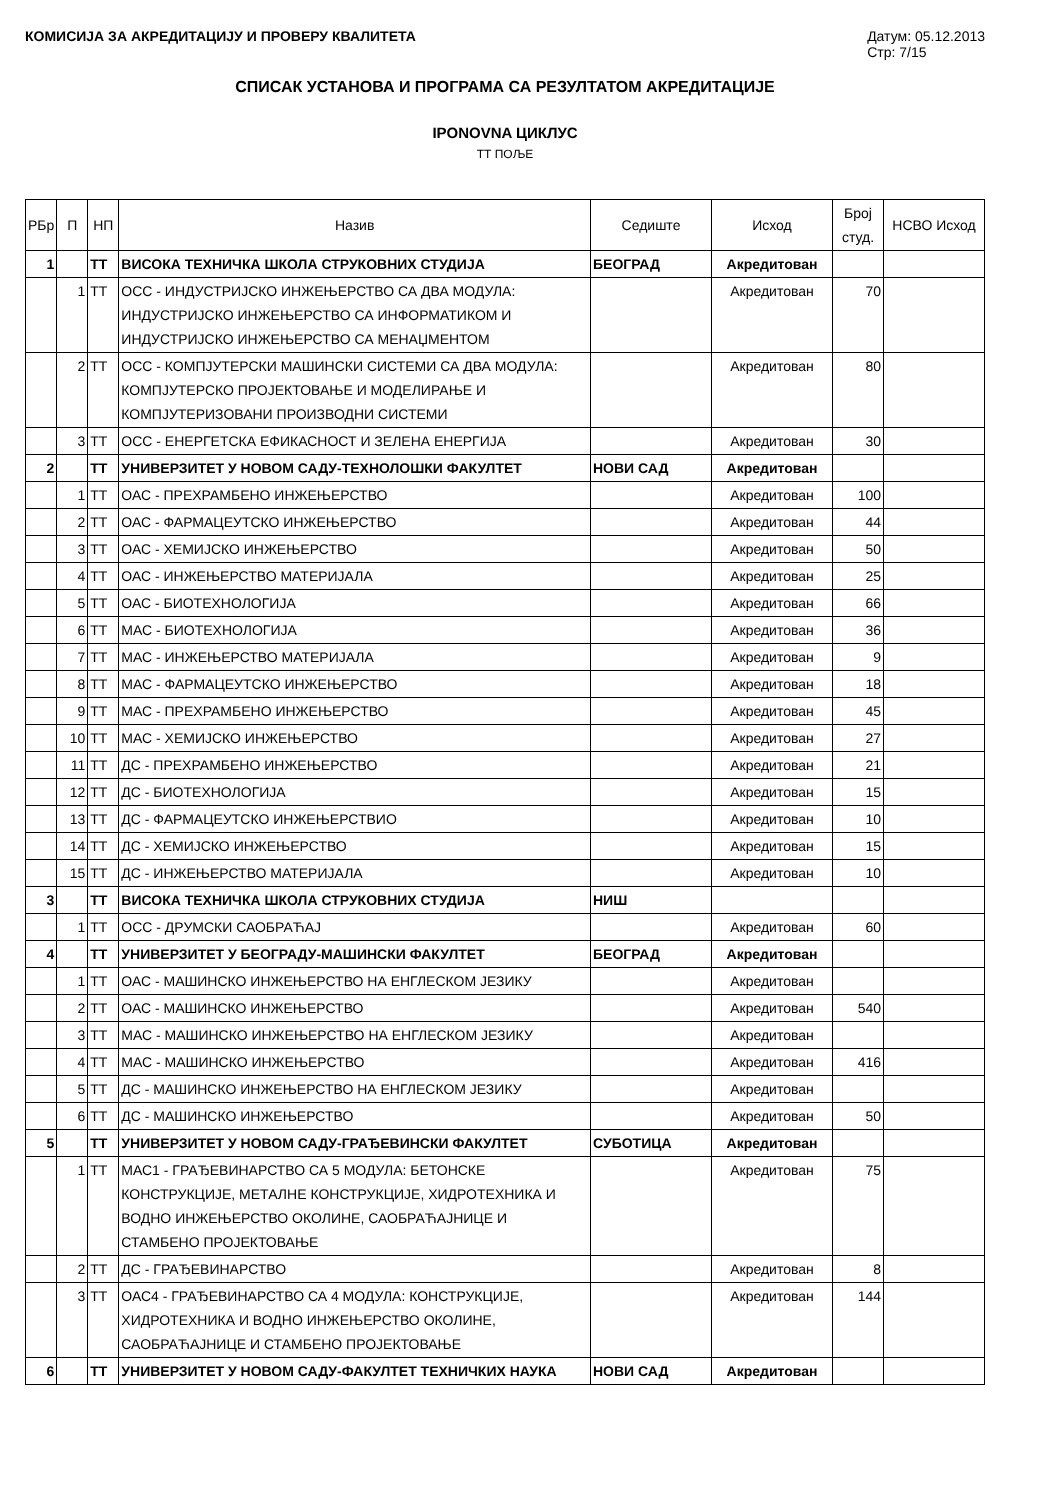КОМИСИЈА ЗА АКРЕДИТАЦИЈУ И ПРОВЕРУ КВАЛИТЕТА Датум: 05.12.2013
Стр: 7/15
СПИСАК УСТАНОВА И ПРОГРАМА СА РЕЗУЛТАТОМ АКРЕДИТАЦИЈЕ
IPONOVNA ЦИКЛУС
ТТ ПОЉЕ
| РБр | П | НП | Назив | Седиште | Исход | Број студ. | НСВО Исход |
| --- | --- | --- | --- | --- | --- | --- | --- |
| 1 | | ТТ | ВИСОКА ТЕХНИЧКА ШКОЛА СТРУКОВНИХ СТУДИЈА | БЕОГРАД | Акредитован | | |
| | 1 | ТТ | ОСС - ИНДУСТРИЈСКО ИНЖЕЊЕРСТВО СА ДВА МОДУЛА: ИНДУСТРИЈСКО ИНЖЕЊЕРСТВО СА ИНФОРМАТИКОМ И ИНДУСТРИЈСКО ИНЖЕЊЕРСТВО СА МЕНАЏМЕНТОМ | | Акредитован | 70 | |
| | 2 | ТТ | ОСС - КОМПЈУТЕРСКИ МАШИНСКИ СИСТЕМИ СА ДВА МОДУЛА: КОМПЈУТЕРСКО ПРОЈЕКТОВАЊЕ И МОДЕЛИРАЊЕ И КОМПЈУТЕРИЗОВАНИ ПРОИЗВОДНИ СИСТЕМИ | | Акредитован | 80 | |
| | 3 | ТТ | ОСС - ЕНЕРГЕТСКА ЕФИКАСНОСТ И ЗЕЛЕНА ЕНЕРГИЈА | | Акредитован | 30 | |
| 2 | | ТТ | УНИВЕРЗИТЕТ У НОВОМ САДУ-ТЕХНОЛОШКИ ФАКУЛТЕТ | НОВИ САД | Акредитован | | |
| | 1 | ТТ | ОАС - ПРЕХРАМБЕНО ИНЖЕЊЕРСТВО | | Акредитован | 100 | |
| | 2 | ТТ | ОАС - ФАРМАЦЕУТСКО ИНЖЕЊЕРСТВО | | Акредитован | 44 | |
| | 3 | ТТ | ОАС - ХЕМИЈСКО ИНЖЕЊЕРСТВО | | Акредитован | 50 | |
| | 4 | ТТ | ОАС - ИНЖЕЊЕРСТВО МАТЕРИЈАЛА | | Акредитован | 25 | |
| | 5 | ТТ | ОАС - БИОТЕХНОЛОГИЈА | | Акредитован | 66 | |
| | 6 | ТТ | МАС - БИОТЕХНОЛОГИЈА | | Акредитован | 36 | |
| | 7 | ТТ | МАС - ИНЖЕЊЕРСТВО МАТЕРИЈАЛА | | Акредитован | 9 | |
| | 8 | ТТ | МАС - ФАРМАЦЕУТСКО ИНЖЕЊЕРСТВО | | Акредитован | 18 | |
| | 9 | ТТ | МАС - ПРЕХРАМБЕНО ИНЖЕЊЕРСТВО | | Акредитован | 45 | |
| | 10 | ТТ | МАС - ХЕМИЈСКО ИНЖЕЊЕРСТВО | | Акредитован | 27 | |
| | 11 | ТТ | ДС - ПРЕХРАМБЕНО ИНЖЕЊЕРСТВО | | Акредитован | 21 | |
| | 12 | ТТ | ДС - БИОТЕХНОЛОГИЈА | | Акредитован | 15 | |
| | 13 | ТТ | ДС - ФАРМАЦЕУТСКО ИНЖЕЊЕРСТВИО | | Акредитован | 10 | |
| | 14 | ТТ | ДС - ХЕМИЈСКО ИНЖЕЊЕРСТВО | | Акредитован | 15 | |
| | 15 | ТТ | ДС - ИНЖЕЊЕРСТВО МАТЕРИЈАЛА | | Акредитован | 10 | |
| 3 | | ТТ | ВИСОКА ТЕХНИЧКА ШКОЛА СТРУКОВНИХ СТУДИЈА | НИШ | | | |
| | 1 | ТТ | ОСС - ДРУМСКИ САОБРАЋАЈ | | Акредитован | 60 | |
| 4 | | ТТ | УНИВЕРЗИТЕТ У БЕОГРАДУ-МАШИНСКИ ФАКУЛТЕТ | БЕОГРАД | Акредитован | | |
| | 1 | ТТ | ОАС - МАШИНСКО ИНЖЕЊЕРСТВО НА ЕНГЛЕСКОМ ЈЕЗИКУ | | Акредитован | | |
| | 2 | ТТ | ОАС - МАШИНСКО ИНЖЕЊЕРСТВО | | Акредитован | 540 | |
| | 3 | ТТ | МАС - МАШИНСКО ИНЖЕЊЕРСТВО НА ЕНГЛЕСКОМ ЈЕЗИКУ | | Акредитован | | |
| | 4 | ТТ | МАС - МАШИНСКО ИНЖЕЊЕРСТВО | | Акредитован | 416 | |
| | 5 | ТТ | ДС - МАШИНСКО ИНЖЕЊЕРСТВО НА ЕНГЛЕСКОМ ЈЕЗИКУ | | Акредитован | | |
| | 6 | ТТ | ДС - МАШИНСКО ИНЖЕЊЕРСТВО | | Акредитован | 50 | |
| 5 | | ТТ | УНИВЕРЗИТЕТ У НОВОМ САДУ-ГРАЂЕВИНСКИ ФАКУЛТЕТ | СУБОТИЦА | Акредитован | | |
| | 1 | ТТ | МАС1 - ГРАЂЕВИНАРСТВО СА 5 МОДУЛА: БЕТОНСКЕ КОНСТРУКЦИЈЕ, МЕТАЛНЕ КОНСТРУКЦИЈЕ, ХИДРОТЕХНИКА И ВОДНО ИНЖЕЊЕРСТВО ОКОЛИНЕ, САОБРАЋАЈНИЦЕ И СТАМБЕНО ПРОЈЕКТОВАЊЕ | | Акредитован | 75 | |
| | 2 | ТТ | ДС - ГРАЂЕВИНАРСТВО | | Акредитован | 8 | |
| | 3 | ТТ | ОАС4 - ГРАЂЕВИНАРСТВО СА 4 МОДУЛА: КОНСТРУКЦИЈЕ, ХИДРОТЕХНИКА И ВОДНО ИНЖЕЊЕРСТВО ОКОЛИНЕ, САОБРАЋАЈНИЦЕ И СТАМБЕНО ПРОЈЕКТОВАЊЕ | | Акредитован | 144 | |
| 6 | | ТТ | УНИВЕРЗИТЕТ У НОВОМ САДУ-ФАКУЛТЕТ ТЕХНИЧКИХ НАУКА | НОВИ САД | Акредитован | | |